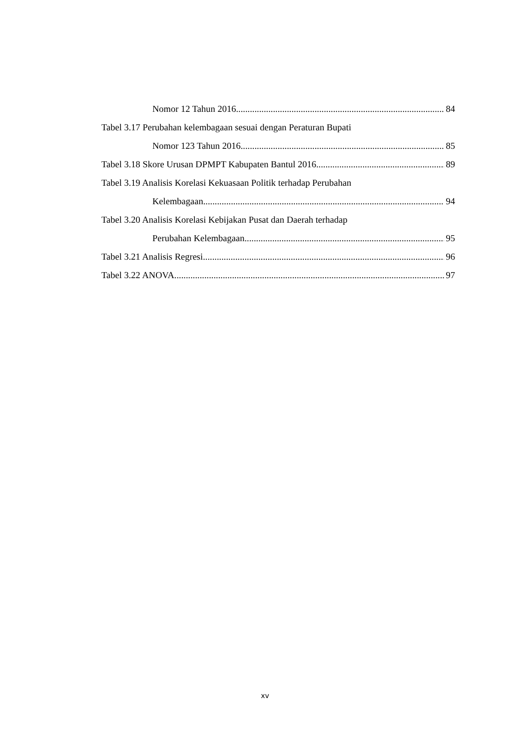Nomor 12 Tahun 2016 84
Tabel 3.17 Perubahan kelembagaan sesuai dengan Peraturan Bupati
Nomor 123 Tahun 2016 85
Tabel 3.18 Skore Urusan DPMPT Kabupaten Bantul 2016 89
Tabel 3.19 Analisis Korelasi Kekuasaan Politik terhadap Perubahan
Kelembagaan 94
Tabel 3.20 Analisis Korelasi Kebijakan Pusat dan Daerah terhadap
Perubahan Kelembagaan 95
Tabel 3.21 Analisis Regresi 96
Tabel 3.22 ANOVA 97
xv